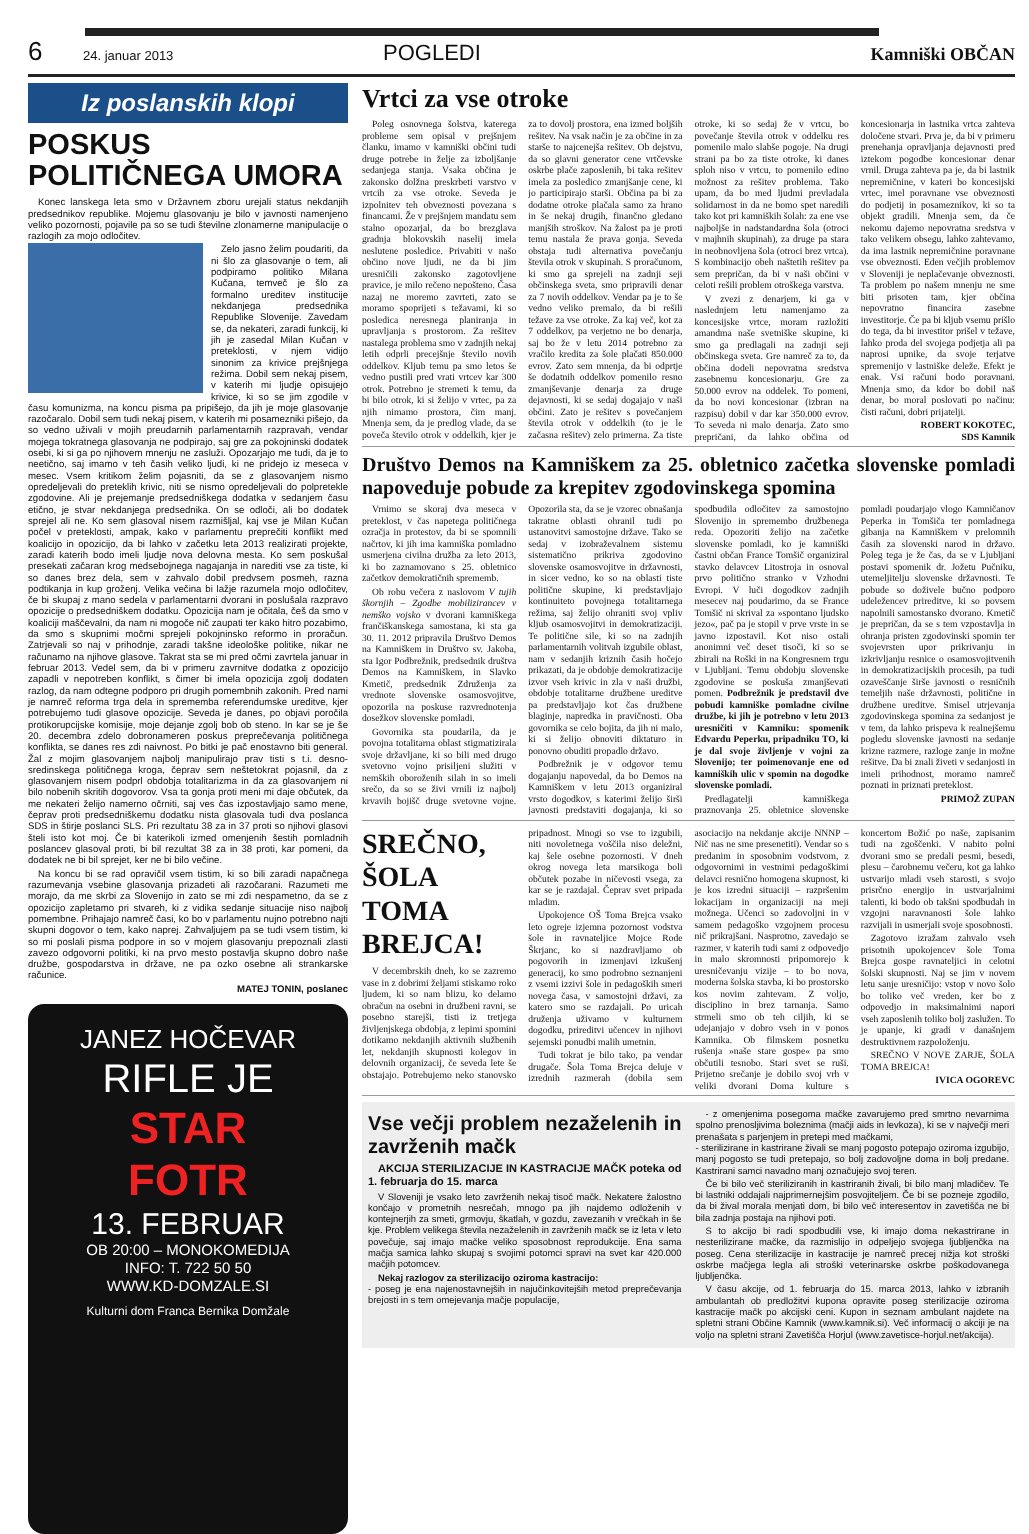6 24. januar 2013 POGLEDI Kamniški OBČAN
Iz poslanskih klopi
POSKUS POLITIČNEGA UMORA
Konec lanskega leta smo v Državnem zboru urejali status nekdanjih predsednikov republike. Mojemu glasovanju je bilo v javnosti namenjeno veliko pozornosti, pojavile pa so se tudi številne zlonamerne manipulacije o razlogih za mojo odločitev.
Zelo jasno želim poudariti, da ni šlo za glasovanje o tem, ali podpiramo politiko Milana Kučana, temveč je šlo za formalno ureditev institucije nekdanjega predsednika Republike Slovenije. Zavedam se, da nekateri, zaradi funkcij, ki jih je zasedal Milan Kučan v preteklosti, v njem vidijo sinonim za krivice prejšnjega režima. Dobil sem nekaj pisem, v katerih mi ljudje opisujejo krivice, ki so se jim zgodile v času komunizma, na koncu pisma pa pripišejo, da jih je moje glasovanje razočaralo. Dobil sem tudi nekaj pisem, v katerih mi posamezniki pišejo, da so vedno uživali v mojih preudarnih parlamentarnih razpravah, vendar mojega tokratnega glasovanja ne podpirajo, saj gre za pokojninski dodatek osebi, ki si ga po njihovem mnenju ne zasluži. Opozarjajo me tudi, da je to neetično, saj imamo v teh časih veliko ljudi, ki ne pridejo iz meseca v mesec. Vsem kritikom želim pojasniti, da se z glasovanjem nismo opredeljevali do preteklih krivic, niti se nismo opredeljevali do polpretekle zgodovine. Ali je prejemanje predsedniškega dodatka v sedanjem času etično, je stvar nekdanjega predsednika. On se odloči, ali bo dodatek sprejel ali ne. Ko sem glasoval nisem razmišljal, kaj vse je Milan Kučan počel v preteklosti, ampak, kako v parlamentu preprečiti konflikt med koalicijo in opozicijo, da bi lahko v začetku leta 2013 realizirati projekte, zaradi katerih bodo imeli ljudje nova delovna mesta. Ko sem poskušal presekati začaran krog medsebojnega nagajanja in narediti vse za tiste, ki so danes brez dela, sem v zahvalo dobil predvsem posmeh, razna podtikanja in kup groženj. Velika večina bi lažje razumela mojo odločitev, če bi skupaj z mano sedela v parlamentarni dvorani in poslušala razpravo opozicije o predsedniškem dodatku. Opozicija nam je očitala, češ da smo v koaliciji maščevalni, da nam ni mogoče nič zaupati ter kako hitro pozabimo, da smo s skupnimi močmi sprejeli pokojninsko reformo in proračun. Zatrjevali so naj v prihodnje, zaradi takšne ideološke politike, nikar ne računamo na njihove glasove. Takrat sta se mi pred očmi zavrtela januar in februar 2013. Vedel sem, da bi v primeru zavrnitve dodatka z opozicijo zapadli v nepotreben konflikt, s čimer bi imela opozicija zgolj dodaten razlog, da nam odtegne podporo pri drugih pomembnih zakonih. Pred nami je namreč reforma trga dela in sprememba referendumske ureditve, kjer potrebujemo tudi glasove opozicije. Seveda je danes, po objavi poročila protikorupcijske komisije, moje dejanje zgolj bob ob steno. In kar se je še 20. decembra zdelo dobronameren poskus preprečevanja političnega konflikta, se danes res zdi naivnost. Po bitki je pač enostavno biti general. Žal z mojim glasovanjem najbolj manipulirajo prav tisti s t.i. desno-sredinskega političnega kroga, čeprav sem neštetokrat pojasnil, da z glasovanjem nisem podprl obdobja totalitarizma in da za glasovanjem ni bilo nobenih skritih dogovorov. Vsa ta gonja proti meni mi daje občutek, da me nekateri želijo namerno očrniti, saj ves čas izpostavljajo samo mene, čeprav proti predsedniškemu dodatku nista glasovala tudi dva poslanca SDS in štirje poslanci SLS. Pri rezultatu 38 za in 37 proti so njihovi glasovi šteli isto kot moj. Če bi katerikoli izmed omenjenih šestih pomladnih poslancev glasoval proti, bi bil rezultat 38 za in 38 proti, kar pomeni, da dodatek ne bi bil sprejet, ker ne bi bilo večine.
Na koncu bi se rad opravičil vsem tistim, ki so bili zaradi napačnega razumevanja vsebine glasovanja prizadeti ali razočarani. Razumeti me morajo, da me skrbi za Slovenijo in zato se mi zdi nespametno, da se z opozicijo zapletamo pri stvareh, ki z vidika sedanje situacije niso najbolj pomembne. Prihajajo namreč časi, ko bo v parlamentu nujno potrebno najti skupni dogovor o tem, kako naprej. Zahvaljujem pa se tudi vsem tistim, ki so mi poslali pisma podpore in so v mojem glasovanju prepoznali zlasti zavezo odgovorni politiki, ki na prvo mesto postavlja skupno dobro naše družbe, gospodarstva in države, ne pa ozko osebne ali strankarske računice.
MATEJ TONIN, poslanec
JANEZ HOČEVAR
RIFLE JE
STAR
FOTR
13. FEBRUAR
OB 20:00 – MONOKOMEDIJA
INFO: T. 722 50 50
WWW.KD-DOMZALE.SI
Kulturni dom Franca Bernika Domžale
Vrtci za vse otroke
Poleg osnovnega šolstva, katerega probleme sem opisal v prejšnjem članku, imamo v kamniški občini tudi druge potrebe in želje za izboljšanje sedanjega stanja. Vsaka občina je zakonsko dolžna preskrbeti varstvo v vrtcih za vse otroke. Seveda je izpolnitev teh obveznosti povezana s financami. Že v prejšnjem mandatu sem stalno opozarjal, da bo brezglava gradnja blokovskih naselij imela neslutene posledice. Privabiti v našo občino nove ljudi, ne da bi jim uresničili zakonsko zagotovljene pravice, je milo rečeno nepošteno. Časa nazaj ne moremo zavrteti, zato se moramo spoprijeti s težavami, ki so posledica neresnega planiranja in upravljanja s prostorom. Za rešitev nastalega problema smo v zadnjih nekaj letih odprli precejšnje število novih oddelkov. Kljub temu pa smo letos še vedno pustili pred vrati vrtcev kar 300 otrok. Potrebno je stremeti k temu, da bi bilo otrok, ki si želijo v vrtec, pa za njih nimamo prostora, čim manj. Mnenja sem, da je predlog vlade, da se poveča število otrok v oddelkih, kjer je za to dovolj prostora, ena izmed boljših rešitev. Na vsak način je za občine in za starše to najcenejša rešitev. Ob dejstvu, da so glavni generator cene vrtčevske oskrbe plače zaposlenih, bi taka rešitev imela za posledico zmanjšanje cene, ki jo participirajo starši. Občina pa bi za dodatne otroke plačala samo za hrano in še nekaj drugih, finančno gledano manjših stroškov. Na žalost pa je proti temu nastala že prava gonja. Seveda obstaja tudi alternativa povečanju števila otrok v skupinah. S proračunom, ki smo ga sprejeli na zadnji seji občinskega sveta, smo pripravili denar za 7 novih oddelkov. Vendar pa je to še vedno veliko premalo, da bi rešili težave za vse otroke. Za kaj več, kot za 7 oddelkov, pa verjetno ne bo denarja, saj bo že v letu 2014 potrebno za vračilo kredita za šole plačati 850.000 evrov. Zato sem mnenja, da bi odprtje še dodatnih oddelkov pomenilo resno zmanjševanje denarja za druge dejavnosti, ki se sedaj dogajajo v naši občini. Zato je rešitev s povečanjem števila otrok v oddelkih (to je le začasna rešitev) zelo primerna. Za tiste otroke, ki so sedaj že v vrtcu, bo povečanje števila otrok v oddelku res pomenilo malo slabše pogoje. Na drugi strani pa bo za tiste otroke, ki danes sploh niso v vrtcu, to pomenilo edino možnost za rešitev problema. Tako upam, da bo med ljudmi prevladala solidarnost in da ne bomo spet naredili tako kot pri kamniških šolah: za ene vse najboljše in nadstandardna šola (otroci v majhnih skupinah), za druge pa stara in neobnovljena šola (otroci brez vrtca). S kombinacijo obeh naštetih rešitev pa sem prepričan, da bi v naši občini v celoti rešili problem otroškega varstva.
V zvezi z denarjem, ki ga v naslednjem letu namenjamo za koncesijske vrtce, moram razložiti amandma naše svetniške skupine, ki smo ga predlagali na zadnji seji občinskega sveta. Gre namreč za to, da občina dodeli nepovratna sredstva zasebnemu koncesionarju. Gre za 50.000 evrov na oddelek. To pomeni, da bo novi koncesionar (izbran na razpisu) dobil v dar kar 350.000 evrov. To seveda ni malo denarja. Zato smo prepričani, da lahko občina od koncesionarja in lastnika vrtca zahteva določene stvari. Prva je, da bi v primeru prenehanja opravljanja dejavnosti pred iztekom pogodbe koncesionar denar vrnil. Druga zahteva pa je, da bi lastnik nepremičnine, v kateri bo koncesijski vrtec, imel poravnane vse obveznosti do podjetij in posameznikov, ki so ta objekt gradili. Mnenja sem, da če nekomu dajemo nepovratna sredstva v tako velikem obsegu, lahko zahtevamo, da ima lastnik nepremičnine poravnane vse obveznosti. Eden večjih problemov v Sloveniji je neplačevanje obveznosti. Ta problem po našem mnenju ne sme biti prisoten tam, kjer občina nepovratno financira zasebne investitorje. Če pa bi kljub vsemu prišlo do tega, da bi investitor prišel v težave, lahko proda del svojega podjetja ali pa naprosi upnike, da svoje terjatve spremenijo v lastniške deleže. Efekt je enak. Vsi računi bodo poravnani. Mnenja smo, da kdor bo dobil naš denar, bo moral poslovati po načinu: čisti računi, dobri prijatelji.
ROBERT KOKOTEC,
SDS Kamnik
Društvo Demos na Kamniškem za 25. obletnico začetka slovenske pomladi napoveduje pobude za krepitev zgodovinskega spomina
Vrnimo se skoraj dva meseca v preteklost, v čas napetega političnega ozračja in protestov, da bi se spomnili načrtov, ki jih ima kamniška pomladno usmerjena civilna družba za leto 2013, ki bo zaznamovano s 25. obletnico začetkov demokratičnih sprememb.
Ob robu večera z naslovom V tujih škornjih – Zgodbe mobilizirancev v nemško vojsko v dvorani kamniškega frančiškanskega samostana, ki sta ga 30. 11. 2012 pripravila Društvo Demos na Kamniškem in Društvo sv. Jakoba, sta Igor Podbrežnik, predsednik društva Demos na Kamniškem, in Slavko Kmetič, predsednik Združenja za vrednote slovenske osamosvojitve, opozorila na poskuse razvrednotenja dosežkov slovenske pomladi.
Govornika sta poudarila, da je povojna totalitarna oblast stigmatizirala svoje državljane, ki so bili med drugo svetovno vojno prisiljeni služiti v nemških oboroženih silah in so imeli srečo, da so se živi vrnili iz najbolj krvavih bojišč druge svetovne vojne. Opozorila sta, da se je vzorec obnašanja takratne oblasti ohranil tudi po ustanovitvi samostojne države. Tako se sedaj v izobraževalnem sistemu sistematično prikriva zgodovino slovenske osamosvojitve in državnosti, in sicer vedno, ko so na oblasti tiste politične skupine, ki predstavljajo kontinuiteto povojnega totalitarnega režima, saj želijo ohraniti svoj vpliv kljub osamosvojitvi in demokratizaciji. Te politične sile, ki so na zadnjih parlamentarnih volitvah izgubile oblast, nam v sedanjih kriznih časih hočejo prikazati, da je obdobje demokratizacije izvor vseh krivic in zla v naši družbi, obdobje totalitarne družbene ureditve pa predstavljajo kot čas družbene blaginje, napredka in pravičnosti. Oba govornika se celo bojita, da jih ni malo, ki si želijo obnoviti diktaturo in ponovno obuditi propadlo državo.
Podbrežnik je v odgovor temu dogajanju napovedal, da bo Demos na Kamniškem v letu 2013 organiziral vrsto dogodkov, s katerimi želijo širši javnosti predstaviti dogajanja, ki so spodbudila odločitev za samostojno Slovenijo in spremembo družbenega reda. Opozoriti želijo na začetke slovenske pomladi, ko je kamniški častni občan France Tomšič organiziral stavko delavcev Litostroja in osnoval prvo politično stranko v Vzhodni Evropi. V luči dogodkov zadnjih mesecev naj poudarimo, da se France Tomšič ni skrival za »spontano ljudsko jezo«, pač pa je stopil v prve vrste in se javno izpostavil. Kot niso ostali anonimni več deset tisoči, ki so se zbirali na Roški in na Kongresnem trgu v Ljubljani. Temu obdobju slovenske zgodovine se poskuša zmanjševati pomen. Podbrežnik je predstavil dve pobudi kamniške pomladne civilne družbe, ki jih je potrebno v letu 2013 uresničiti v Kamniku: spomenik Edvardu Peperku, pripadniku TO, ki je dal svoje življenje v vojni za Slovenijo; ter poimenovanje ene od kamniških ulic v spomin na dogodke slovenske pomladi.
Predlagatelji kamniškega praznovanja 25. obletnice slovenske pomladi poudarjajo vlogo Kamničanov Peperka in Tomšiča ter pomladnega gibanja na Kamniškem v prelomnih časih za slovenski narod in državo. Poleg tega je že čas, da se v Ljubljani postavi spomenik dr. Jožetu Pučniku, utemeljitelju slovenske državnosti. Te pobude so doživele bučno podporo udeležencev prireditve, ki so povsem napolnili samostansko dvorano. Kmetič je prepričan, da se s tem vzpostavlja in ohranja pristen zgodovinski spomin ter svojevrsten upor prikrivanju in izkrivljanju resnice o osamosvojitvenih in demokratizacijskih procesih, pa tudi ozaveščanje širše javnosti o resničnih temeljih naše državnosti, politične in družbene ureditve. Smisel utrjevanja zgodovinskega spomina za sedanjost je v tem, da lahko prispeva k realnejšemu pogledu slovenske javnosti na sedanje krizne razmere, razloge zanje in možne rešitve. Da bi znali živeti v sedanjosti in imeli prihodnost, moramo namreč poznati in priznati preteklost.
PRIMOŽ ZUPAN
SREČNO, ŠOLA TOMA BREJCA!
V decembrskih dneh, ko se zazremo vase in z dobrimi željami stiskamo roko ljudem, ki so nam blizu, ko delamo obračun na osebni in družbeni ravni, se posebno starejši, tisti iz tretjega življenjskega obdobja, z lepimi spomini dotikamo nekdanjih aktivnih službenih let, nekdanjih skupnosti kolegov in delovnih organizacij, če seveda lete še obstajajo. Potrebujemo neko stanovsko pripadnost. Mnogi so vse to izgubili, niti novoletnega voščila niso deležni, kaj šele osebne pozornosti. V dneh okrog novega leta marsikoga boli občutek pozabe in ničevosti vsega, za kar se je razdajal. Čeprav svet pripada mladim.
Upokojence OŠ Toma Brejca vsako leto ogreje izjemna pozornost vodstva šole in ravnateljice Mojce Rode Škrjanc, ko si nazdravljamo ob pogovorih in izmenjavi izkušenj generacij, ko smo podrobno seznanjeni z vsemi izzivi šole in pedagoških smeri novega časa, v samostojni državi, za katero smo se razdajali. Po uricah druženja uživamo v kulturnem dogodku, prireditvi učencev in njihovi sejemski ponudbi malih umetnin.
Tudi tokrat je bilo tako, pa vendar drugače. Šola Toma Brejca deluje v izrednih razmerah (dobila sem asociacijo na nekdanje akcije NNNP – Nič nas ne sme presenetiti). Vendar so s predanim in sposobnim vodstvom, z odgovornimi in vestnimi pedagoškimi delavci resnično homogena skupnost, ki je kos izredni situaciji – razpršenim lokacijam in organizaciji na meji možnega. Učenci so zadovoljni in v samem pedagoško vzgojnem procesu nič prikrajšani. Nasprotno, zavedajo se razmer, v katerih tudi sami z odpovedjo in malo skromnosti pripomorejo k uresničevanju vizije – to bo nova, moderna šolska stavba, ki bo prostorsko kos novim zahtevam. Z voljo, disciplino in brez tarnanja. Samo strmeli smo ob teh ciljih, ki se udejanjajo v dobro vseh in v ponos Kamnika. Ob filmskem posnetku rušenja »naše stare gospe« pa smo občutili tesnobo. Stari svet se ruši. Prijetno srečanje je dobilo svoj vrh v veliki dvorani Doma kulture s koncertom Božić po naše, zapisanim tudi na zgoščenki. V nabito polni dvorani smo se predali pesmi, besedi, plesu – čarobnemu večeru, kot ga lahko ustvarijo mladi vseh starosti, s svojo prisrčno energijo in ustvarjalnimi talenti, ki bodo ob takšni spodbudah in vzgojni naravnanosti šole lahko razvijali in usmerjali svoje sposobnosti.
Zagotovo izražam zahvalo vseh prisotnih upokojencev šole Toma Brejca gospe ravnateljici in celotni šolski skupnosti. Naj se jim v novem letu sanje uresničijo: vstop v novo šolo bo toliko več vreden, ker bo z odpovedjo in maksimalnimi napori vseh zaposlenih toliko bolj zaslužen. To je upanje, ki gradi v današnjem destruktivnem razpoloženju.
SREČNO V NOVE ZARJE, ŠOLA TOMA BREJCA!
IVICA OGOREVC
Vse večji problem nezaželenih in zavrženih mačk
AKCIJA STERILIZACIJE IN KASTRACIJE MAČK poteka od 1. februarja do 15. marca
V Sloveniji je vsako leto zavrženih nekaj tisoč mačk. Nekatere žalostno končajo v prometnih nesrečah, mnogo pa jih najdemo odloženih v kontejnerjih za smeti, grmovju, škatlah, v gozdu, zavezanih v vrečkah in še kje. Problem velikega števila nezaželenih in zavrženih mačk se iz leta v leto povečuje, saj imajo mačke veliko sposobnost reprodukcije. Ena sama mačja samica lahko skupaj s svojimi potomci spravi na svet kar 420.000 mačjih potomcev.
Nekaj razlogov za sterilizacijo oziroma kastracijo:
- poseg je ena najenostavnejših in najučinkovitejših metod preprečevanja brejosti in s tem omejevanja mačje populacije,
- z omenjenima posegoma mačke zavarujemo pred smrtno nevarnima spolno prenosljivima boleznima (mačji aids in levkoza), ki se v največji meri prenašata s parjenjem in pretepi med mačkami,
- sterilizirane in kastrirane živali se manj pogosto potepajo oziroma izgubijo, manj pogosto se tudi pretepajo, so bolj zadovoljne doma in bolj predane. Kastrirani samci navadno manj označujejo svoj teren.
Če bi bilo več steriliziranih in kastriranih živali, bi bilo manj mladičev. Te bi lastniki oddajali najprimernejšim posvojiteljem. Če bi se pozneje zgodilo, da bi žival morala menjati dom, bi bilo več interesentov in zavetišča ne bi bila zadnja postaja na njihovi poti.
S to akcijo bi radi spodbudili vse, ki imajo doma nekastrirane in nesterilizirane mačke, da razmislijo in odpeljejo svojega ljubljenčka na poseg. Cena sterilizacije in kastracije je namreč precej nižja kot stroški oskrbe mačjega legla ali stroški veterinarske oskrbe poškodovanega ljubljenčka.
V času akcije, od 1. februarja do 15. marca 2013, lahko v izbranih ambulantah ob predložitvi kupona opravite poseg sterilizacije oziroma kastracije mačk po akcijski ceni. Kupon in seznam ambulant najdete na spletni strani Občine Kamnik (www.kamnik.si). Več informacij o akciji je na voljo na spletni strani Zavetišča Horjul (www.zavetisce-horjul.net/akcija).